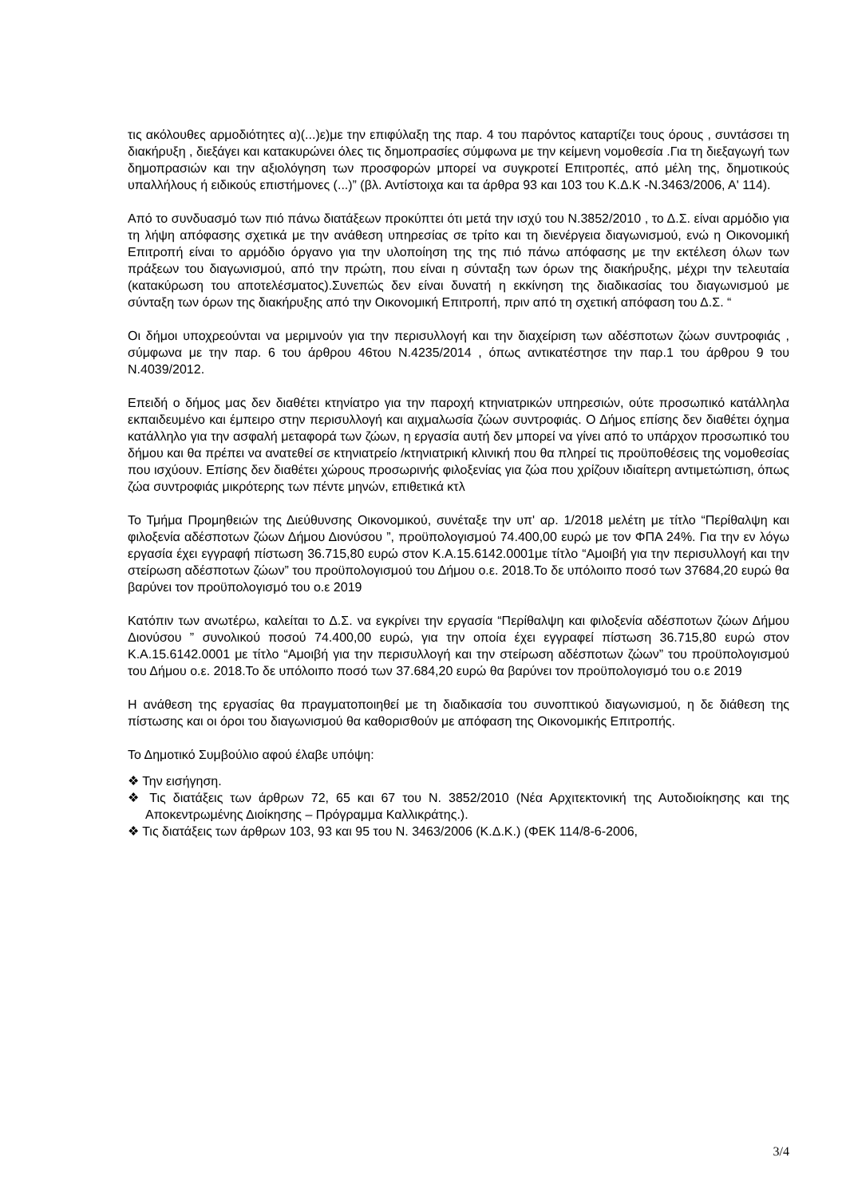τις ακόλουθες αρμοδιότητες α)(...)ε)με την επιφύλαξη της παρ. 4 του παρόντος καταρτίζει τους όρους , συντάσσει τη διακήρυξη , διεξάγει και κατακυρώνει όλες τις δημοπρασίες σύμφωνα με την κείμενη νομοθεσία .Για τη διεξαγωγή των δημοπρασιών και την αξιολόγηση των προσφορών μπορεί να συγκροτεί Επιτροπές, από μέλη της, δημοτικούς υπαλλήλους ή ειδικούς επιστήμονες (...)” (βλ. Αντίστοιχα και τα άρθρα 93 και 103 του Κ.Δ.Κ -Ν.3463/2006, Α' 114).
Από το συνδυασμό των πιό πάνω διατάξεων προκύπτει ότι μετά την ισχύ του Ν.3852/2010 , το Δ.Σ. είναι αρμόδιο για τη λήψη απόφασης σχετικά με την ανάθεση υπηρεσίας σε τρίτο και τη διενέργεια διαγωνισμού, ενώ η Οικονομική Επιτροπή είναι το αρμόδιο όργανο για την υλοποίηση της της πιό πάνω απόφασης με την εκτέλεση όλων των πράξεων του διαγωνισμού, από την πρώτη, που είναι η σύνταξη των όρων της διακήρυξης, μέχρι την τελευταία (κατακύρωση του αποτελέσματος).Συνεπώς δεν είναι δυνατή η εκκίνηση της διαδικασίας του διαγωνισμού με σύνταξη των όρων της διακήρυξης από την Οικονομική Επιτροπή, πριν από τη σχετική απόφαση του Δ.Σ. “
Οι δήμοι υποχρεούνται να μεριμνούν για την περισυλλογή και την διαχείριση των αδέσποτων ζώων συντροφιάς , σύμφωνα με την παρ. 6 του άρθρου 46του Ν.4235/2014 , όπως αντικατέστησε την παρ.1 του άρθρου 9 του Ν.4039/2012.
Επειδή ο δήμος μας δεν διαθέτει κτηνίατρο για την παροχή κτηνιατρικών υπηρεσιών, ούτε προσωπικό κατάλληλα εκπαιδευμένο και έμπειρο στην περισυλλογή και αιχμαλωσία ζώων συντροφιάς. Ο Δήμος επίσης δεν διαθέτει όχημα κατάλληλο για την ασφαλή μεταφορά των ζώων, η εργασία αυτή δεν μπορεί να γίνει από το υπάρχον προσωπικό του δήμου και θα πρέπει να ανατεθεί σε κτηνιατρείο /κτηνιατρική κλινική που θα πληρεί τις προϋποθέσεις της νομοθεσίας που ισχύουν. Επίσης δεν διαθέτει χώρους προσωρινής φιλοξενίας για ζώα που χρίζουν ιδιαίτερη αντιμετώπιση, όπως ζώα συντροφιάς μικρότερης των πέντε μηνών, επιθετικά κτλ
Το Τμήμα Προμηθειών της Διεύθυνσης Οικονομικού, συνέταξε την υπ' αρ. 1/2018 μελέτη με τίτλο “Περίθαλψη και φιλοξενία αδέσποτων ζώων Δήμου Διονύσου ”, προϋπολογισμού 74.400,00 ευρώ με τον ΦΠΑ 24%. Για την εν λόγω εργασία έχει εγγραφή πίστωση 36.715,80 ευρώ στον Κ.Α.15.6142.0001με τίτλο “Αμοιβή για την περισυλλογή και την στείρωση αδέσποτων ζώων” του προϋπολογισμού του Δήμου ο.ε. 2018.Το δε υπόλοιπο ποσό των 37684,20 ευρώ θα βαρύνει τον προϋπολογισμό του ο.ε 2019
Κατόπιν των ανωτέρω, καλείται το Δ.Σ. να εγκρίνει την εργασία “Περίθαλψη και φιλοξενία αδέσποτων ζώων Δήμου Διονύσου ” συνολικού ποσού 74.400,00 ευρώ, για την οποία έχει εγγραφεί πίστωση 36.715,80 ευρώ στον Κ.Α.15.6142.0001 με τίτλο “Αμοιβή για την περισυλλογή και την στείρωση αδέσποτων ζώων” του προϋπολογισμού του Δήμου ο.ε. 2018.Το δε υπόλοιπο ποσό των 37.684,20 ευρώ θα βαρύνει τον προϋπολογισμό του ο.ε 2019
Η ανάθεση της εργασίας θα πραγματοποιηθεί με τη διαδικασία του συνοπτικού διαγωνισμού, η δε διάθεση της πίστωσης και οι όροι του διαγωνισμού θα καθορισθούν με απόφαση της Οικονομικής Επιτροπής.
Το Δημοτικό Συμβούλιο αφού έλαβε υπόψη:
❖ Την εισήγηση.
❖ Τις διατάξεις των άρθρων 72, 65 και 67 του Ν. 3852/2010 (Νέα Αρχιτεκτονική της Αυτοδιοίκησης και της Αποκεντρωμένης Διοίκησης – Πρόγραμμα Καλλικράτης.).
❖ Τις διατάξεις των άρθρων 103, 93 και 95 του Ν. 3463/2006 (Κ.Δ.Κ.) (ΦΕΚ 114/8-6-2006,
3/4